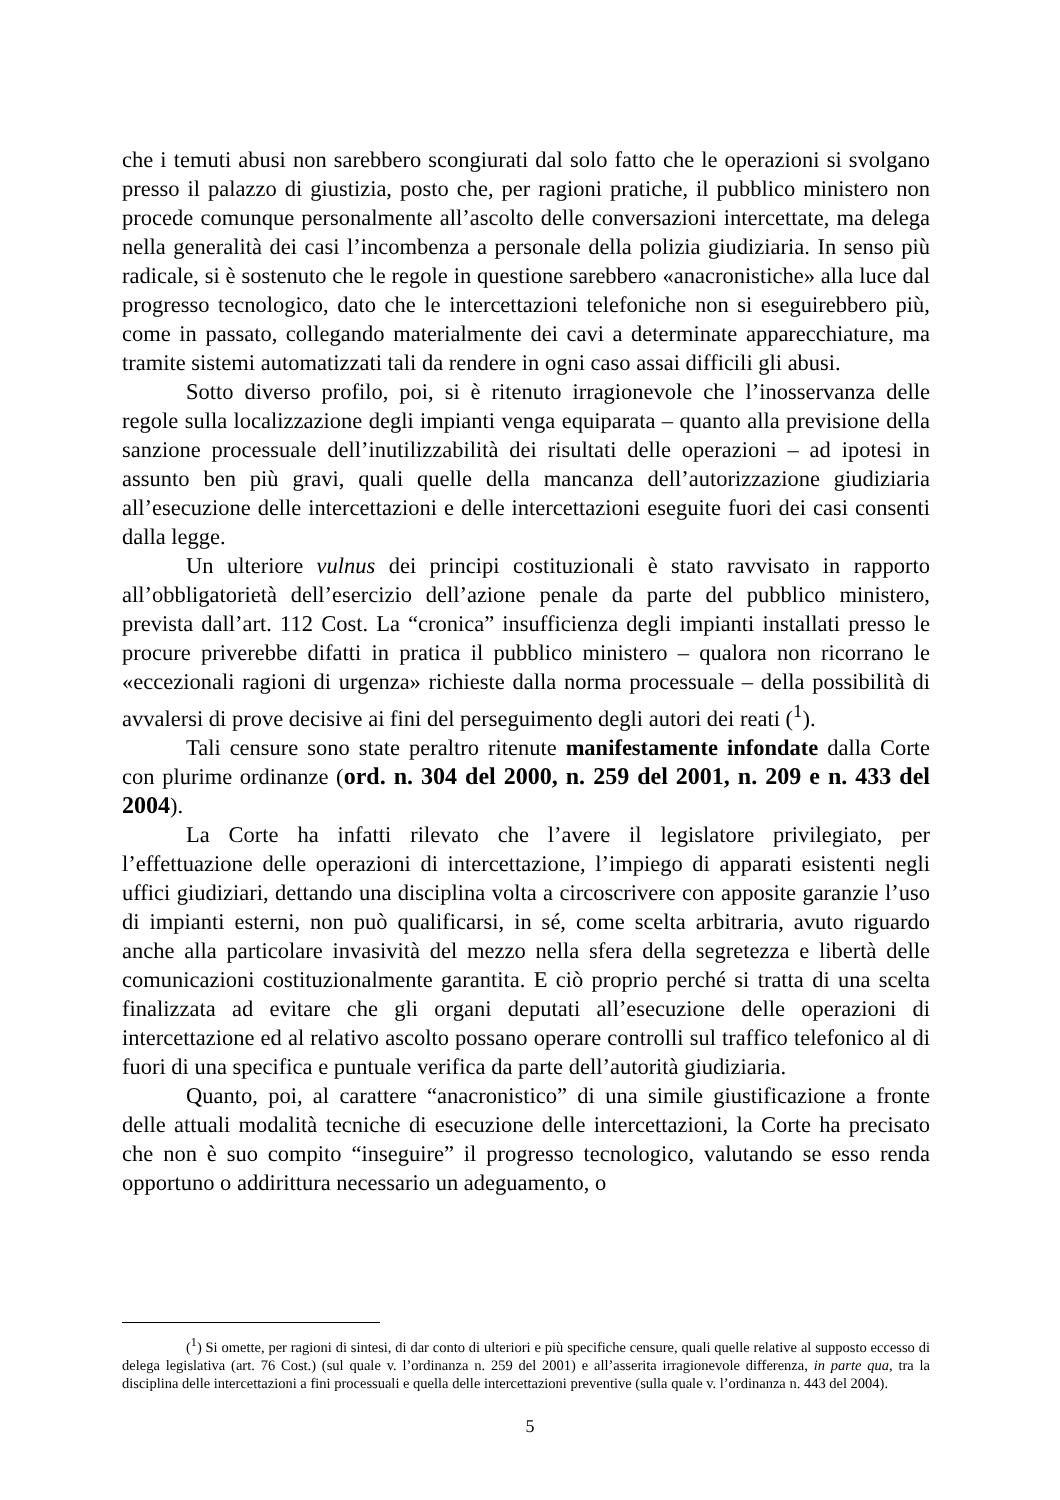che i temuti abusi non sarebbero scongiurati dal solo fatto che le operazioni si svolgano presso il palazzo di giustizia, posto che, per ragioni pratiche, il pubblico ministero non procede comunque personalmente all’ascolto delle conversazioni intercettate, ma delega nella generalità dei casi l’incombenza a personale della polizia giudiziaria. In senso più radicale, si è sostenuto che le regole in questione sarebbero «anacronistiche» alla luce dal progresso tecnologico, dato che le intercettazioni telefoniche non si eseguirebbero più, come in passato, collegando materialmente dei cavi a determinate apparecchiature, ma tramite sistemi automatizzati tali da rendere in ogni caso assai difficili gli abusi.
Sotto diverso profilo, poi, si è ritenuto irragionevole che l’inosservanza delle regole sulla localizzazione degli impianti venga equiparata – quanto alla previsione della sanzione processuale dell’inutilizzabilità dei risultati delle operazioni – ad ipotesi in assunto ben più gravi, quali quelle della mancanza dell’autorizzazione giudiziaria all’esecuzione delle intercettazioni e delle intercettazioni eseguite fuori dei casi consenti dalla legge.
Un ulteriore vulnus dei principi costituzionali è stato ravvisato in rapporto all’obbligatorietà dell’esercizio dell’azione penale da parte del pubblico ministero, prevista dall’art. 112 Cost. La “cronica” insufficienza degli impianti installati presso le procure priverebbe difatti in pratica il pubblico ministero – qualora non ricorrano le «eccezionali ragioni di urgenza» richieste dalla norma processuale – della possibilità di avvalersi di prove decisive ai fini del perseguimento degli autori dei reati (<sup>1</sup>).
Tali censure sono state peraltro ritenute manifestamente infondate dalla Corte con plurime ordinanze (ord. n. 304 del 2000, n. 259 del 2001, n. 209 e n. 433 del 2004).
La Corte ha infatti rilevato che l’avere il legislatore privilegiato, per l’effettuazione delle operazioni di intercettazione, l’impiego di apparati esistenti negli uffici giudiziari, dettando una disciplina volta a circoscrivere con apposite garanzie l’uso di impianti esterni, non può qualificarsi, in sé, come scelta arbitraria, avuto riguardo anche alla particolare invasività del mezzo nella sfera della segretezza e libertà delle comunicazioni costituzionalmente garantita. E ciò proprio perché si tratta di una scelta finalizzata ad evitare che gli organi deputati all’esecuzione delle operazioni di intercettazione ed al relativo ascolto possano operare controlli sul traffico telefonico al di fuori di una specifica e puntuale verifica da parte dell’autorità giudiziaria.
Quanto, poi, al carattere “anacronistico” di una simile giustificazione a fronte delle attuali modalità tecniche di esecuzione delle intercettazioni, la Corte ha precisato che non è suo compito “inseguire” il progresso tecnologico, valutando se esso renda opportuno o addirittura necessario un adeguamento, o
(<sup>1</sup>) Si omette, per ragioni di sintesi, di dar conto di ulteriori e più specifiche censure, quali quelle relative al supposto eccesso di delega legislativa (art. 76 Cost.) (sul quale v. l’ordinanza n. 259 del 2001) e all’asserita irragionevole differenza, in parte qua, tra la disciplina delle intercettazioni a fini processuali e quella delle intercettazioni preventive (sulla quale v. l’ordinanza n. 443 del 2004).
5